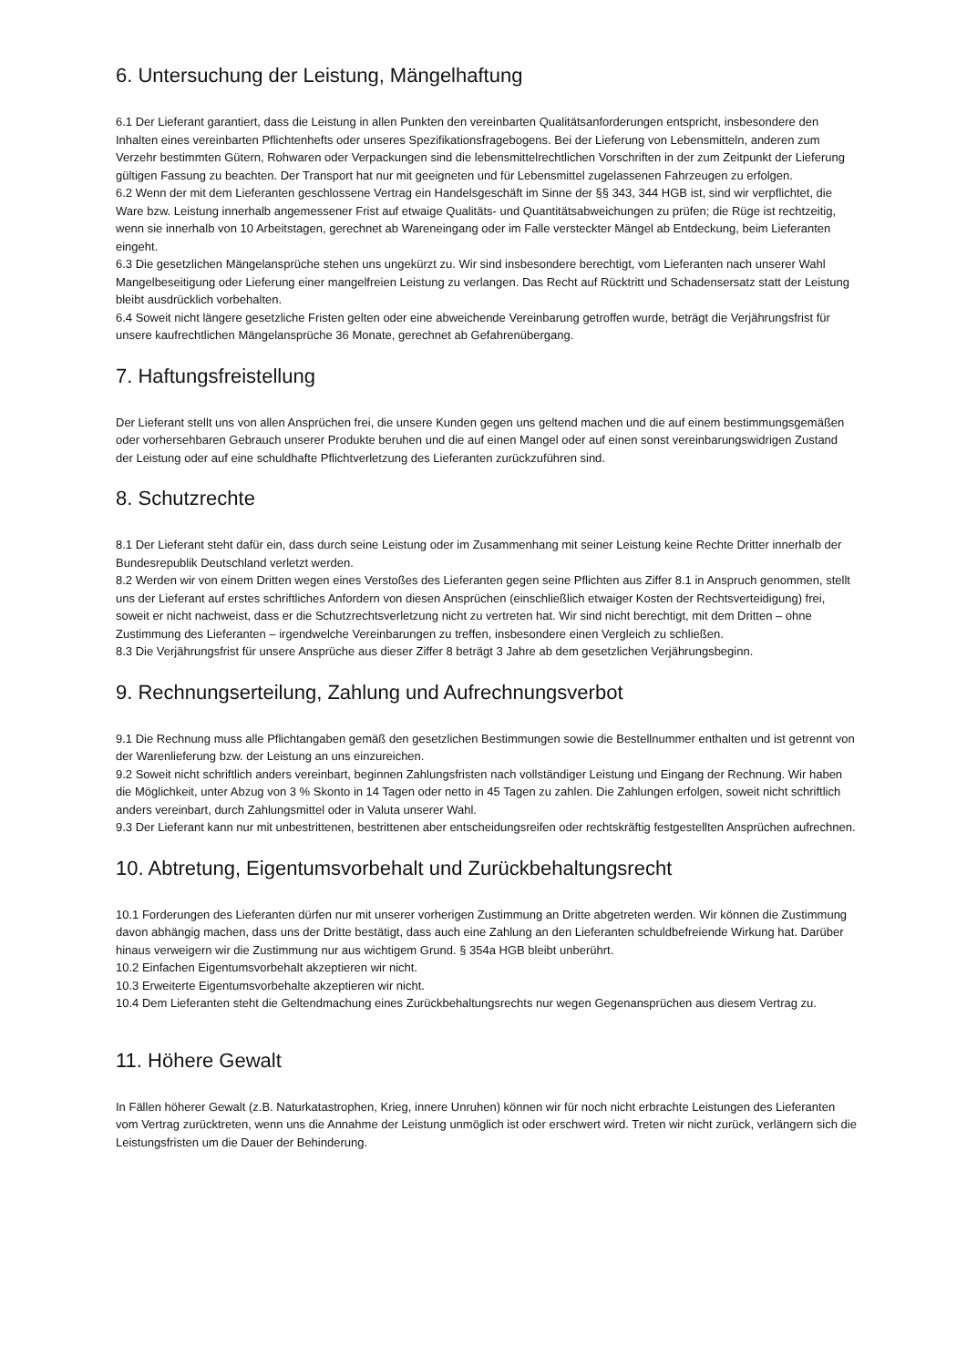6. Untersuchung der Leistung, Mängelhaftung
6.1 Der Lieferant garantiert, dass die Leistung in allen Punkten den vereinbarten Qualitätsanforderungen entspricht, insbesondere den Inhalten eines vereinbarten Pflichtenhefts oder unseres Spezifikationsfragebogens. Bei der Lieferung von Lebensmitteln, anderen zum Verzehr bestimmten Gütern, Rohwaren oder Verpackungen sind die lebensmittelrechtlichen Vorschriften in der zum Zeitpunkt der Lieferung gültigen Fassung zu beachten. Der Transport hat nur mit geeigneten und für Lebensmittel zugelassenen Fahrzeugen zu erfolgen.
6.2 Wenn der mit dem Lieferanten geschlossene Vertrag ein Handelsgeschäft im Sinne der §§ 343, 344 HGB ist, sind wir verpflichtet, die Ware bzw. Leistung innerhalb angemessener Frist auf etwaige Qualitäts- und Quantitätsabweichungen zu prüfen; die Rüge ist rechtzeitig, wenn sie innerhalb von 10 Arbeitstagen, gerechnet ab Wareneingang oder im Falle versteckter Mängel ab Entdeckung, beim Lieferanten eingeht.
6.3 Die gesetzlichen Mängelansprüche stehen uns ungekürzt zu. Wir sind insbesondere berechtigt, vom Lieferanten nach unserer Wahl Mangelbeseitigung oder Lieferung einer mangelfreien Leistung zu verlangen. Das Recht auf Rücktritt und Schadensersatz statt der Leistung bleibt ausdrücklich vorbehalten.
6.4 Soweit nicht längere gesetzliche Fristen gelten oder eine abweichende Vereinbarung getroffen wurde, beträgt die Verjährungsfrist für unsere kaufrechtlichen Mängelansprüche 36 Monate, gerechnet ab Gefahrenübergang.
7. Haftungsfreistellung
Der Lieferant stellt uns von allen Ansprüchen frei, die unsere Kunden gegen uns geltend machen und die auf einem bestimmungsgemäßen oder vorhersehbaren Gebrauch unserer Produkte beruhen und die auf einen Mangel oder auf einen sonst vereinbarungswidrigen Zustand der Leistung oder auf eine schuldhafte Pflichtverletzung des Lieferanten zurückzuführen sind.
8. Schutzrechte
8.1 Der Lieferant steht dafür ein, dass durch seine Leistung oder im Zusammenhang mit seiner Leistung keine Rechte Dritter innerhalb der Bundesrepublik Deutschland verletzt werden.
8.2 Werden wir von einem Dritten wegen eines Verstoßes des Lieferanten gegen seine Pflichten aus Ziffer 8.1 in Anspruch genommen, stellt uns der Lieferant auf erstes schriftliches Anfordern von diesen Ansprüchen (einschließlich etwaiger Kosten der Rechtsverteidigung) frei, soweit er nicht nachweist, dass er die Schutzrechtsverletzung nicht zu vertreten hat. Wir sind nicht berechtigt, mit dem Dritten – ohne Zustimmung des Lieferanten – irgendwelche Vereinbarungen zu treffen, insbesondere einen Vergleich zu schließen.
8.3 Die Verjährungsfrist für unsere Ansprüche aus dieser Ziffer 8 beträgt 3 Jahre ab dem gesetzlichen Verjährungsbeginn.
9. Rechnungserteilung, Zahlung und Aufrechnungsverbot
9.1 Die Rechnung muss alle Pflichtangaben gemäß den gesetzlichen Bestimmungen sowie die Bestellnummer enthalten und ist getrennt von der Warenlieferung bzw. der Leistung an uns einzureichen.
9.2 Soweit nicht schriftlich anders vereinbart, beginnen Zahlungsfristen nach vollständiger Leistung und Eingang der Rechnung. Wir haben die Möglichkeit, unter Abzug von 3 % Skonto in 14 Tagen oder netto in 45 Tagen zu zahlen. Die Zahlungen erfolgen, soweit nicht schriftlich anders vereinbart, durch Zahlungsmittel oder in Valuta unserer Wahl.
9.3 Der Lieferant kann nur mit unbestrittenen, bestrittenen aber entscheidungsreifen oder rechtskräftig festgestellten Ansprüchen aufrechnen.
10. Abtretung, Eigentumsvorbehalt und Zurückbehaltungsrecht
10.1 Forderungen des Lieferanten dürfen nur mit unserer vorherigen Zustimmung an Dritte abgetreten werden. Wir können die Zustimmung davon abhängig machen, dass uns der Dritte bestätigt, dass auch eine Zahlung an den Lieferanten schuldbefreiende Wirkung hat. Darüber hinaus verweigern wir die Zustimmung nur aus wichtigem Grund. § 354a HGB bleibt unberührt.
10.2 Einfachen Eigentumsvorbehalt akzeptieren wir nicht.
10.3 Erweiterte Eigentumsvorbehalte akzeptieren wir nicht.
10.4 Dem Lieferanten steht die Geltendmachung eines Zurückbehaltungsrechts nur wegen Gegenansprüchen aus diesem Vertrag zu.
11. Höhere Gewalt
In Fällen höherer Gewalt (z.B. Naturkatastrophen, Krieg, innere Unruhen) können wir für noch nicht erbrachte Leistungen des Lieferanten vom Vertrag zurücktreten, wenn uns die Annahme der Leistung unmöglich ist oder erschwert wird. Treten wir nicht zurück, verlängern sich die Leistungsfristen um die Dauer der Behinderung.